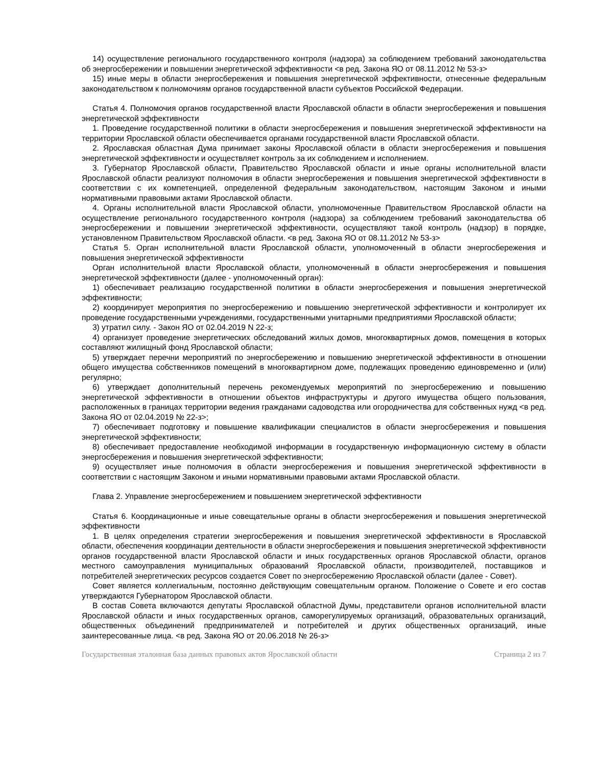14) осуществление регионального государственного контроля (надзора) за соблюдением требований законодательства об энергосбережении и повышении энергетической эффективности <в ред. Закона ЯО от 08.11.2012 № 53-з>
15) иные меры в области энергосбережения и повышения энергетической эффективности, отнесенные федеральным законодательством к полномочиям органов государственной власти субъектов Российской Федерации.
Статья 4. Полномочия органов государственной власти Ярославской области в области энергосбережения и повышения энергетической эффективности
1. Проведение государственной политики в области энергосбережения и повышения энергетической эффективности на территории Ярославской области обеспечивается органами государственной власти Ярославской области.
2. Ярославская областная Дума принимает законы Ярославской области в области энергосбережения и повышения энергетической эффективности и осуществляет контроль за их соблюдением и исполнением.
3. Губернатор Ярославской области, Правительство Ярославской области и иные органы исполнительной власти Ярославской области реализуют полномочия в области энергосбережения и повышения энергетической эффективности в соответствии с их компетенцией, определенной федеральным законодательством, настоящим Законом и иными нормативными правовыми актами Ярославской области.
4. Органы исполнительной власти Ярославской области, уполномоченные Правительством Ярославской области на осуществление регионального государственного контроля (надзора) за соблюдением требований законодательства об энергосбережении и повышении энергетической эффективности, осуществляют такой контроль (надзор) в порядке, установленном Правительством Ярославской области. <в ред. Закона ЯО от 08.11.2012 № 53-з>
Статья 5. Орган исполнительной власти Ярославской области, уполномоченный в области энергосбережения и повышения энергетической эффективности
Орган исполнительной власти Ярославской области, уполномоченный в области энергосбережения и повышения энергетической эффективности (далее - уполномоченный орган):
1) обеспечивает реализацию государственной политики в области энергосбережения и повышения энергетической эффективности;
2) координирует мероприятия по энергосбережению и повышению энергетической эффективности и контролирует их проведение государственными учреждениями, государственными унитарными предприятиями Ярославской области;
3) утратил силу. - Закон ЯО от 02.04.2019 N 22-з;
4) организует проведение энергетических обследований жилых домов, многоквартирных домов, помещения в которых составляют жилищный фонд Ярославской области;
5) утверждает перечни мероприятий по энергосбережению и повышению энергетической эффективности в отношении общего имущества собственников помещений в многоквартирном доме, подлежащих проведению единовременно и (или) регулярно;
6) утверждает дополнительный перечень рекомендуемых мероприятий по энергосбережению и повышению энергетической эффективности в отношении объектов инфраструктуры и другого имущества общего пользования, расположенных в границах территории ведения гражданами садоводства или огородничества для собственных нужд <в ред. Закона ЯО от 02.04.2019 № 22-з>;
7) обеспечивает подготовку и повышение квалификации специалистов в области энергосбережения и повышения энергетической эффективности;
8) обеспечивает предоставление необходимой информации в государственную информационную систему в области энергосбережения и повышения энергетической эффективности;
9) осуществляет иные полномочия в области энергосбережения и повышения энергетической эффективности в соответствии с настоящим Законом и иными нормативными правовыми актами Ярославской области.
Глава 2. Управление энергосбережением и повышением энергетической эффективности
Статья 6. Координационные и иные совещательные органы в области энергосбережения и повышения энергетической эффективности
1. В целях определения стратегии энергосбережения и повышения энергетической эффективности в Ярославской области, обеспечения координации деятельности в области энергосбережения и повышения энергетической эффективности органов государственной власти Ярославской области и иных государственных органов Ярославской области, органов местного самоуправления муниципальных образований Ярославской области, производителей, поставщиков и потребителей энергетических ресурсов создается Совет по энергосбережению Ярославской области (далее - Совет).
Совет является коллегиальным, постоянно действующим совещательным органом. Положение о Совете и его состав утверждаются Губернатором Ярославской области.
В состав Совета включаются депутаты Ярославской областной Думы, представители органов исполнительной власти Ярославской области и иных государственных органов, саморегулируемых организаций, образовательных организаций, общественных объединений предпринимателей и потребителей и других общественных организаций, иные заинтересованные лица. <в ред. Закона ЯО от 20.06.2018 № 26-з>
Государственная эталонная база данных правовых актов Ярославской области Страница 2 из 7